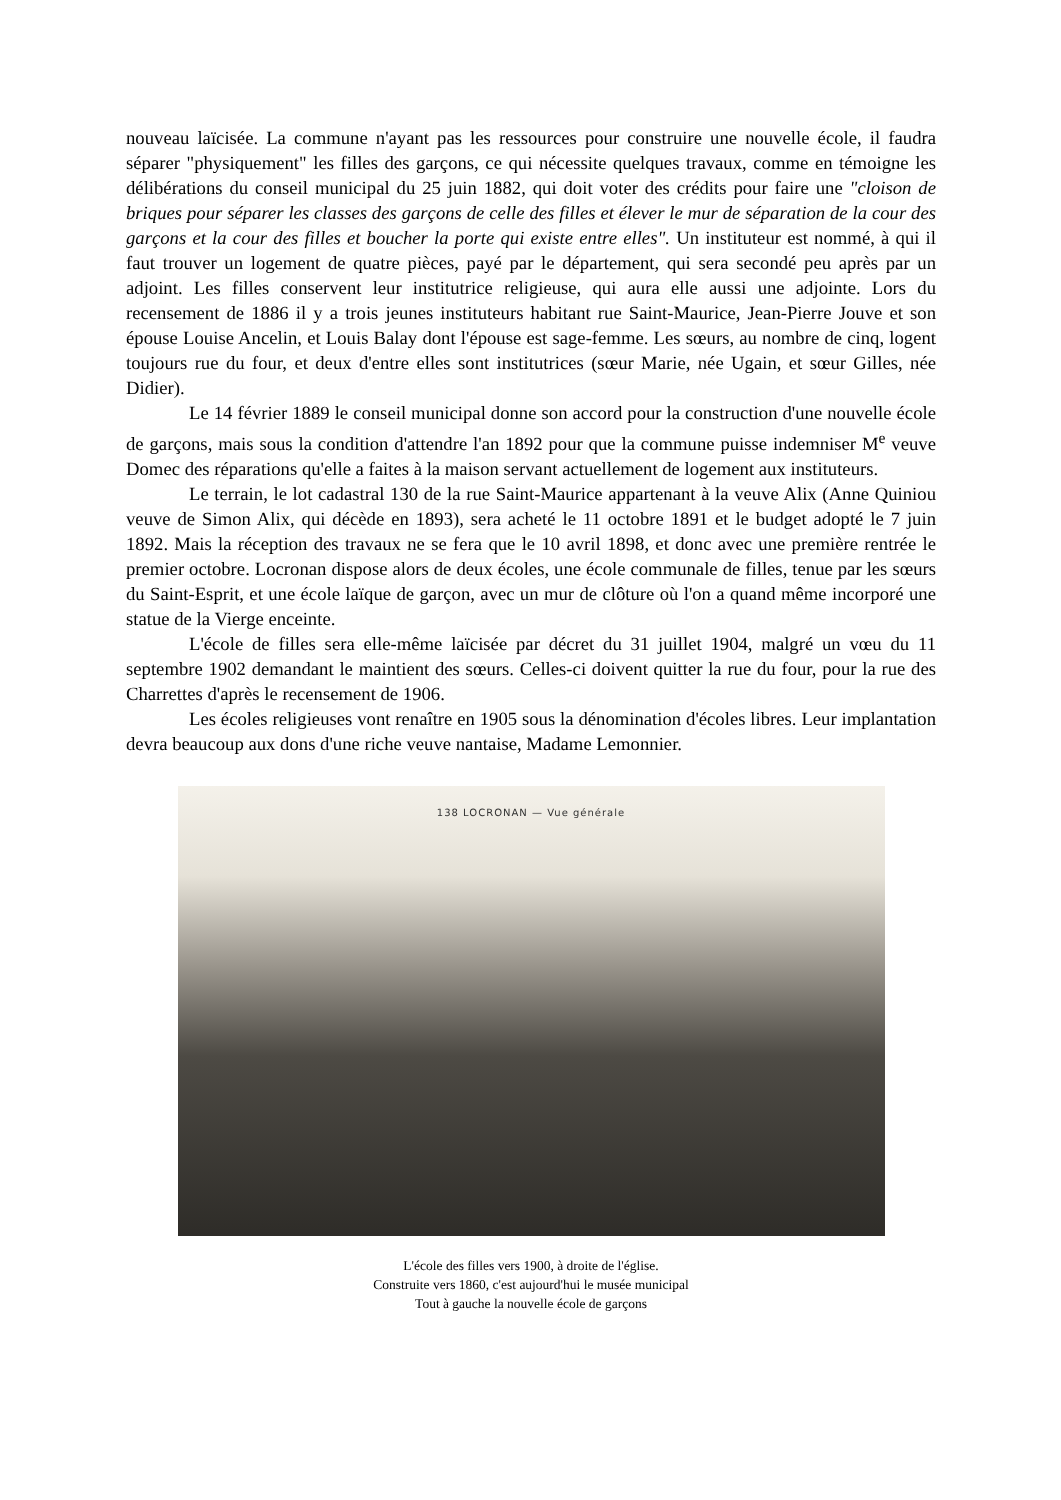nouveau laïcisée. La commune n'ayant pas les ressources pour construire une nouvelle école, il faudra séparer "physiquement" les filles des garçons, ce qui nécessite quelques travaux, comme en témoigne les délibérations du conseil municipal du 25 juin 1882, qui doit voter des crédits pour faire une "cloison de briques pour séparer les classes des garçons de celle des filles et élever le mur de séparation de la cour des garçons et la cour des filles et boucher la porte qui existe entre elles". Un instituteur est nommé, à qui il faut trouver un logement de quatre pièces, payé par le département, qui sera secondé peu après par un adjoint. Les filles conservent leur institutrice religieuse, qui aura elle aussi une adjointe. Lors du recensement de 1886 il y a trois jeunes instituteurs habitant rue Saint-Maurice, Jean-Pierre Jouve et son épouse Louise Ancelin, et Louis Balay dont l'épouse est sage-femme. Les sœurs, au nombre de cinq, logent toujours rue du four, et deux d'entre elles sont institutrices (sœur Marie, née Ugain, et sœur Gilles, née Didier).
Le 14 février 1889 le conseil municipal donne son accord pour la construction d'une nouvelle école de garçons, mais sous la condition d'attendre l'an 1892 pour que la commune puisse indemniser M<sup>e</sup> veuve Domec des réparations qu'elle a faites à la maison servant actuellement de logement aux instituteurs.
Le terrain, le lot cadastral 130 de la rue Saint-Maurice appartenant à la veuve Alix (Anne Quiniou veuve de Simon Alix, qui décède en 1893), sera acheté le 11 octobre 1891 et le budget adopté le 7 juin 1892. Mais la réception des travaux ne se fera que le 10 avril 1898, et donc avec une première rentrée le premier octobre. Locronan dispose alors de deux écoles, une école communale de filles, tenue par les sœurs du Saint-Esprit, et une école laïque de garçon, avec un mur de clôture où l'on a quand même incorporé une statue de la Vierge enceinte.
L'école de filles sera elle-même laïcisée par décret du 31 juillet 1904, malgré un vœu du 11 septembre 1902 demandant le maintient des sœurs. Celles-ci doivent quitter la rue du four, pour la rue des Charrettes d'après le recensement de 1906.
Les écoles religieuses vont renaître en 1905 sous la dénomination d'écoles libres. Leur implantation devra beaucoup aux dons d'une riche veuve nantaise, Madame Lemonnier.
138 LOCRONAN — Vue générale
L'école des filles vers 1900, à droite de l'église.
Construite vers 1860, c'est aujourd'hui le musée municipal
Tout à gauche la nouvelle école de garçons